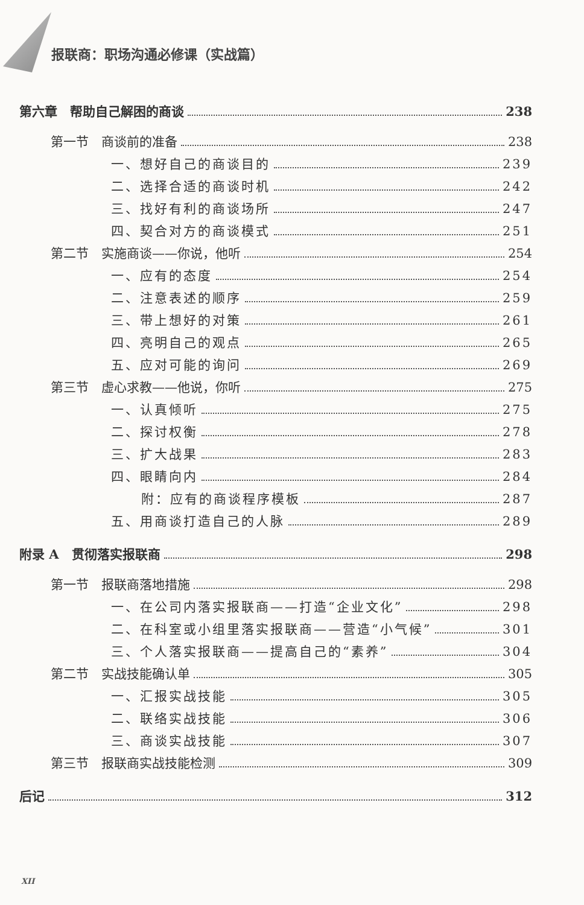报联商：职场沟通必修课（实战篇）
第六章　帮助自己解困的商谈 238
第一节　商谈前的准备 238
一、想好自己的商谈目的 239
二、选择合适的商谈时机 242
三、找好有利的商谈场所 247
四、契合对方的商谈模式 251
第二节　实施商谈——你说，他听 254
一、应有的态度 254
二、注意表述的顺序 259
三、带上想好的对策 261
四、亮明自己的观点 265
五、应对可能的询问 269
第三节　虚心求教——他说，你听 275
一、认真倾听 275
二、探讨权衡 278
三、扩大战果 283
四、眼睛向内 284
附：应有的商谈程序模板 287
五、用商谈打造自己的人脉 289
附录 A　贯彻落实报联商 298
第一节　报联商落地措施 298
一、在公司内落实报联商——打造“企业文化” 298
二、在科室或小组里落实报联商——营造“小气候” 301
三、个人落实报联商——提高自己的“素养” 304
第二节　实战技能确认单 305
一、汇报实战技能 305
二、联络实战技能 306
三、商谈实战技能 307
第三节　报联商实战技能检测 309
后记 312
XII